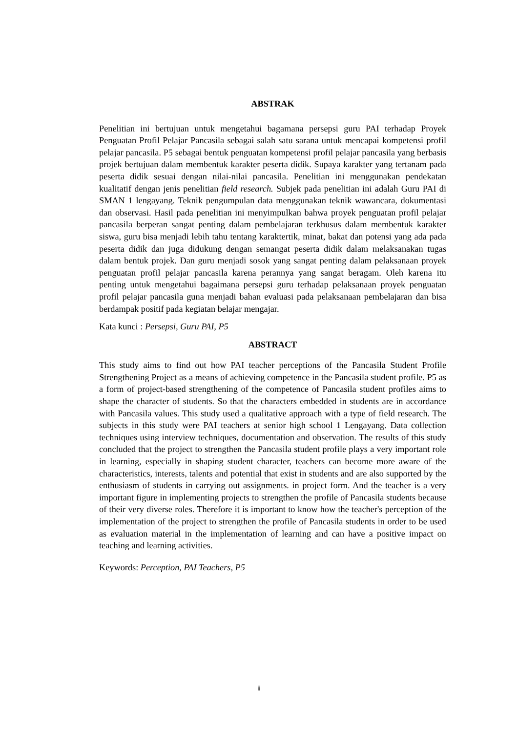ABSTRAK
Penelitian ini bertujuan untuk mengetahui bagamana persepsi guru PAI terhadap Proyek Penguatan Profil Pelajar Pancasila sebagai salah satu sarana untuk mencapai kompetensi profil pelajar pancasila. P5 sebagai bentuk penguatan kompetensi profil pelajar pancasila yang berbasis projek bertujuan dalam membentuk karakter peserta didik. Supaya karakter yang tertanam pada peserta didik sesuai dengan nilai-nilai pancasila. Penelitian ini menggunakan pendekatan kualitatif dengan jenis penelitian field research. Subjek pada penelitian ini adalah Guru PAI di SMAN 1 lengayang. Teknik pengumpulan data menggunakan teknik wawancara, dokumentasi dan observasi. Hasil pada penelitian ini menyimpulkan bahwa proyek penguatan profil pelajar pancasila berperan sangat penting dalam pembelajaran terkhusus dalam membentuk karakter siswa, guru bisa menjadi lebih tahu tentang karaktertik, minat, bakat dan potensi yang ada pada peserta didik dan juga didukung dengan semangat peserta didik dalam melaksanakan tugas dalam bentuk projek. Dan guru menjadi sosok yang sangat penting dalam pelaksanaan proyek penguatan profil pelajar pancasila karena perannya yang sangat beragam. Oleh karena itu penting untuk mengetahui bagaimana persepsi guru terhadap pelaksanaan proyek penguatan profil pelajar pancasila guna menjadi bahan evaluasi pada pelaksanaan pembelajaran dan bisa berdampak positif pada kegiatan belajar mengajar.
Kata kunci : Persepsi, Guru PAI, P5
ABSTRACT
This study aims to find out how PAI teacher perceptions of the Pancasila Student Profile Strengthening Project as a means of achieving competence in the Pancasila student profile. P5 as a form of project-based strengthening of the competence of Pancasila student profiles aims to shape the character of students. So that the characters embedded in students are in accordance with Pancasila values. This study used a qualitative approach with a type of field research. The subjects in this study were PAI teachers at senior high school 1 Lengayang. Data collection techniques using interview techniques, documentation and observation. The results of this study concluded that the project to strengthen the Pancasila student profile plays a very important role in learning, especially in shaping student character, teachers can become more aware of the characteristics, interests, talents and potential that exist in students and are also supported by the enthusiasm of students in carrying out assignments. in project form. And the teacher is a very important figure in implementing projects to strengthen the profile of Pancasila students because of their very diverse roles. Therefore it is important to know how the teacher's perception of the implementation of the project to strengthen the profile of Pancasila students in order to be used as evaluation material in the implementation of learning and can have a positive impact on teaching and learning activities.
Keywords: Perception, PAI Teachers, P5
ii